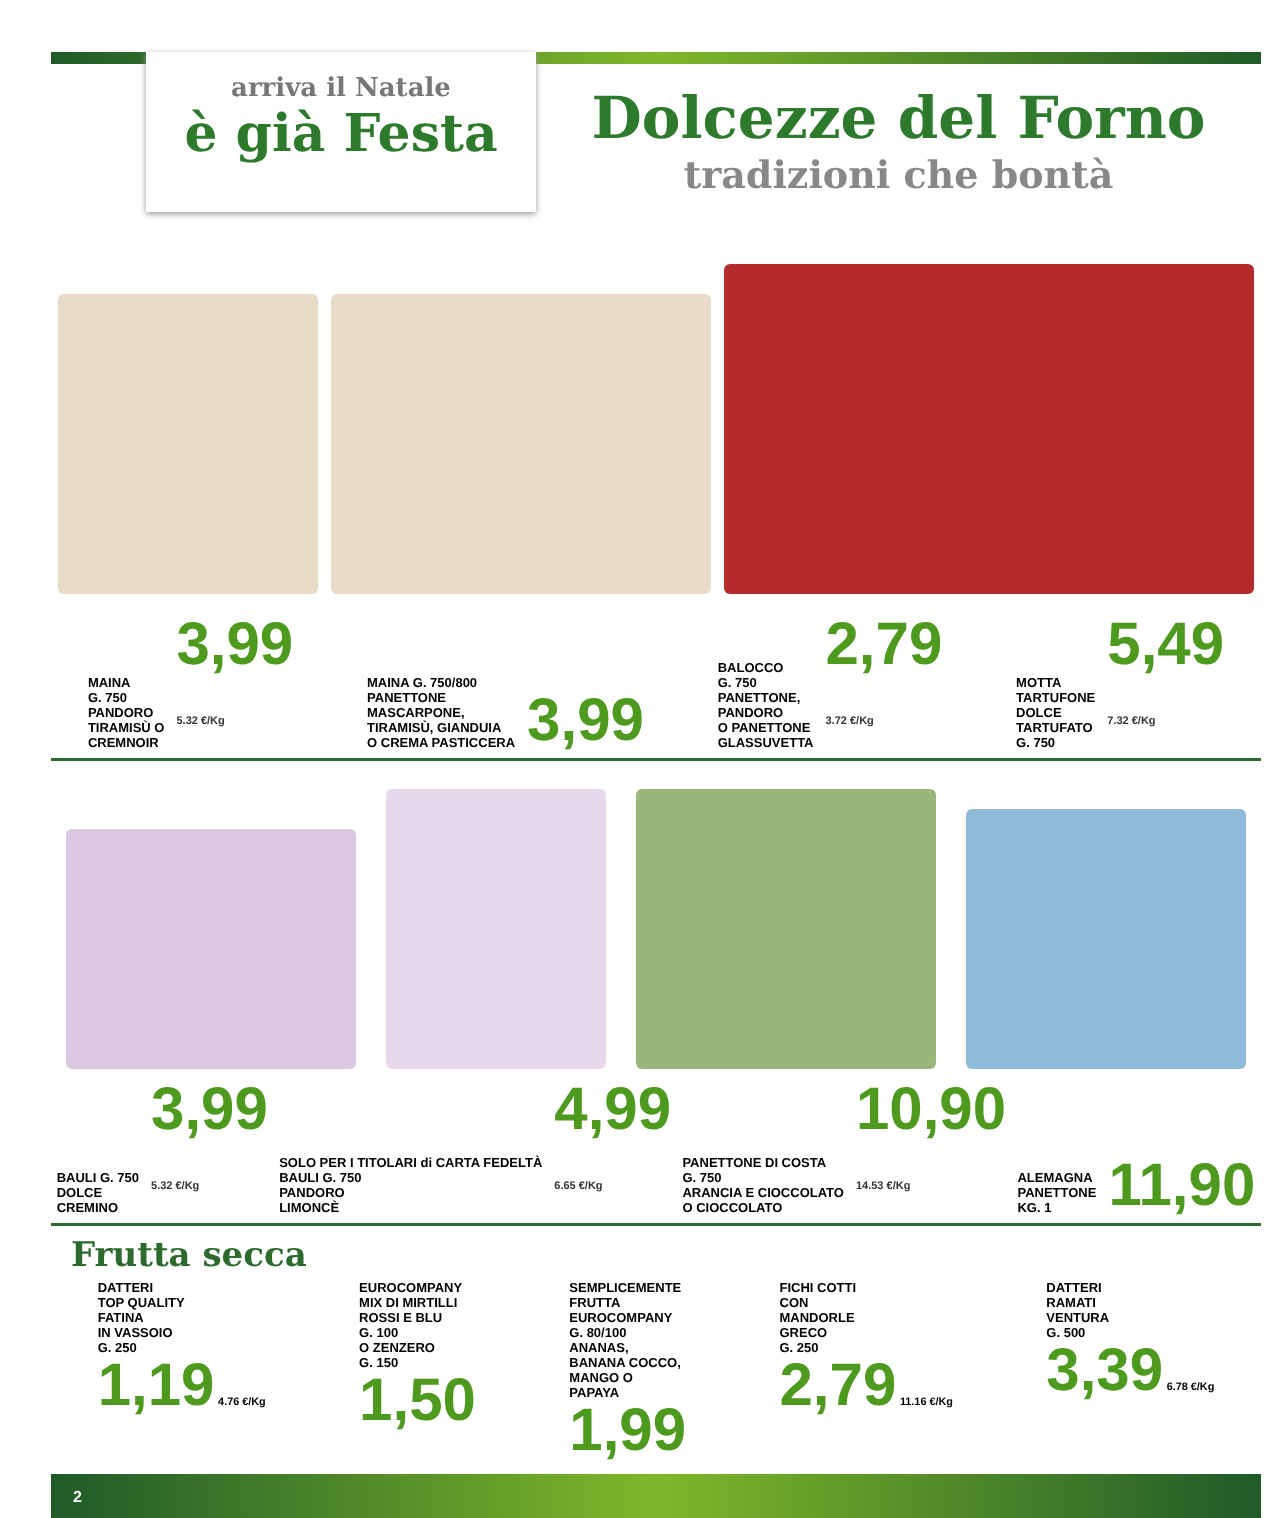arriva il Natale
è già Festa
Dolcezze del Forno
tradizioni che bontà
MAINA
G. 750
PANDORO
TIRAMISÙ O
CREMNOIR
3,99
5.32 €/Kg
MAINA G. 750/800
PANETTONE
MASCARPONE,
TIRAMISÙ, GIANDUIA
O CREMA PASTICCERA
3,99
BALOCCO
G. 750
PANETTONE,
PANDORO
O PANETTONE
GLASSUVETTA
2,79
3.72 €/Kg
MOTTA
TARTUFONE
DOLCE
TARTUFATO
G. 750
5,49
7.32 €/Kg
BAULI G. 750
DOLCE
CREMINO
3,99
5.32 €/Kg
SOLO PER I TITOLARI di CARTA FEDELTÀ
BAULI G. 750
PANDORO
LIMONCÈ
4,99
6.65 €/Kg
PANETTONE DI COSTA
G. 750
ARANCIA E CIOCCOLATO
O CIOCCOLATO
10,90
14.53 €/Kg
ALEMAGNA
PANETTONE
KG. 1
11,90
Frutta secca
DATTERI
TOP QUALITY
FATINA
IN VASSOIO
G. 250
1,19 4.76 €/Kg
EUROCOMPANY
MIX DI MIRTILLI
ROSSI E BLU
G. 100
O ZENZERO
G. 150
1,50
SEMPLICEMENTE
FRUTTA
EUROCOMPANY
G. 80/100
ANANAS,
BANANA COCCO,
MANGO O
PAPAYA
1,99
FICHI COTTI
CON
MANDORLE
GRECO
G. 250
2,79 11.16 €/Kg
DATTERI
RAMATI
VENTURA
G. 500
3,39 6.78 €/Kg
2